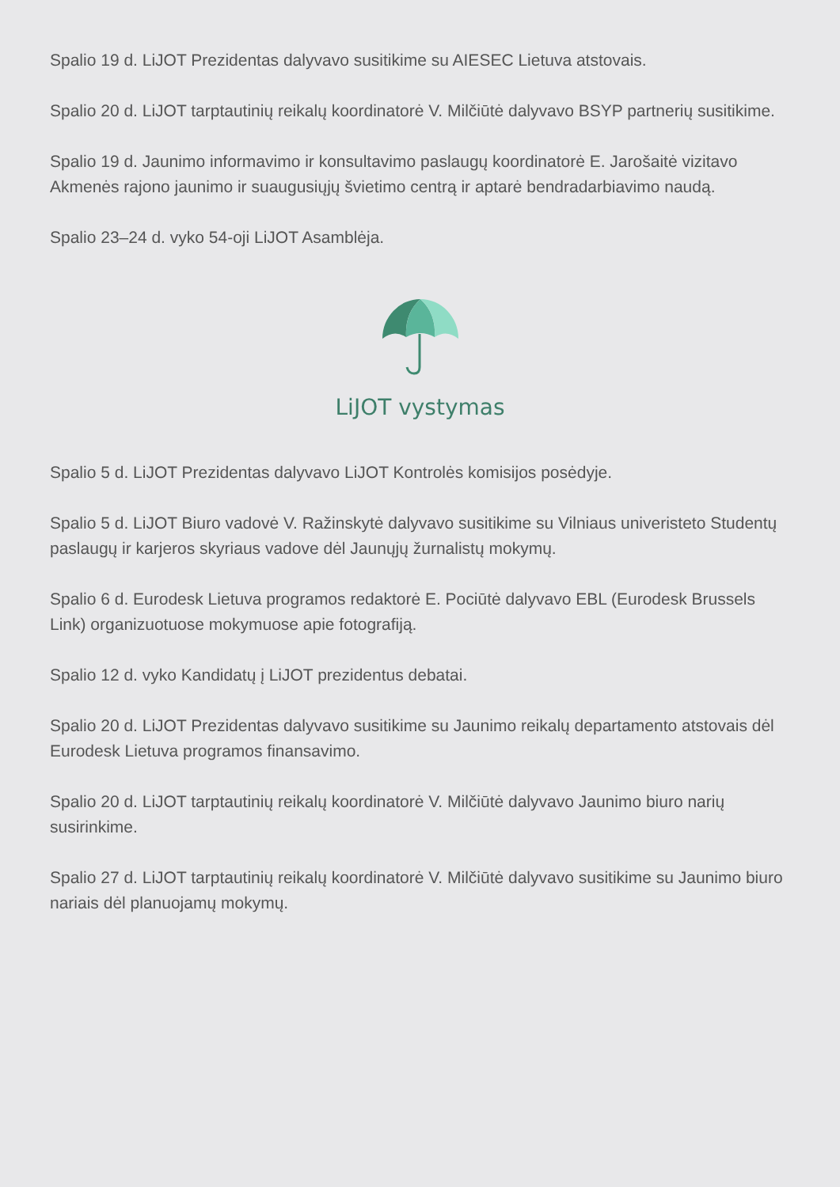Spalio 19 d. LiJOT Prezidentas dalyvavo susitikime su AIESEC Lietuva atstovais.
Spalio 20 d. LiJOT tarptautinių reikalų koordinatorė V. Milčiūtė dalyvavo BSYP partnerių susitikime.
Spalio 19 d. Jaunimo informavimo ir konsultavimo paslaugų koordinatorė E. Jarošaitė vizitavo Akmenės rajono jaunimo ir suaugusiųjų švietimo centrą ir aptarė bendradarbiavimo naudą.
Spalio 23–24 d. vyko 54-oji LiJOT Asamblėja.
LiJOT vystymas
Spalio 5 d. LiJOT Prezidentas dalyvavo LiJOT Kontrolės komisijos posėdyje.
Spalio 5 d. LiJOT Biuro vadovė V. Ražinskytė dalyvavo susitikime su Vilniaus univeristeto Studentų paslaugų ir karjeros skyriaus vadove dėl Jaunųjų žurnalistų mokymų.
Spalio 6 d. Eurodesk Lietuva programos redaktorė E. Pociūtė dalyvavo EBL (Eurodesk Brussels Link) organizuotuose mokymuose apie fotografiją.
Spalio 12 d. vyko Kandidatų į LiJOT prezidentus debatai.
Spalio 20 d. LiJOT Prezidentas dalyvavo susitikime su Jaunimo reikalų departamento atstovais dėl Eurodesk Lietuva programos finansavimo.
Spalio 20 d. LiJOT tarptautinių reikalų koordinatorė V. Milčiūtė dalyvavo Jaunimo biuro narių susirinkime.
Spalio 27 d. LiJOT tarptautinių reikalų koordinatorė V. Milčiūtė dalyvavo susitikime su Jaunimo biuro nariais dėl planuojamų mokymų.